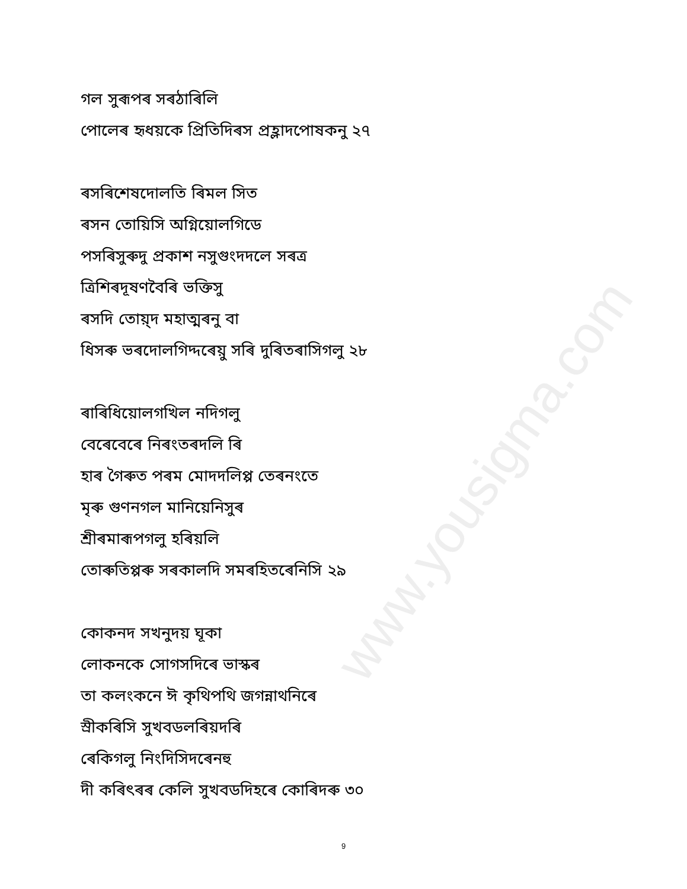www.yousigma.com
গল সুৰূপৰ সৰঠাৰিলি
পোলেৰ হৃধয়কে প্ৰিতিদিৰস প্ৰহ্লাদপোষকনু ২৭
ৰসৰিশেষদোলতি ৰিমল সিত
ৰসন তোয়িসি অগ্নিয়োলগিডে
পসৰিসুৰুদু প্ৰকাশ নসুগুংদদলে সৰত্ৰ
ত্ৰিশিৰদূষণবৈৰি ভক্তিসু
ৰসদি তোয়্দ মহাত্মৰনু বা
ধিসৰু ভৰদোলগিদ্দৰেয়ু সৰি দুৰিতৰাসিগলু ২৮
ৰাৰিধিয়োলগখিল নদিগলু
বেৰেবেৰে নিৰংতৰদলি ৰি
হাৰ গৈৰুত পৰম মোদদলিপ্প তেৰনংতে
মৃৰু গুণনগল মানিয়েনিসুৰ
শ্ৰীৰমাৰূপগলু হৰিয়লি
তোৰুতিপ্পৰু সৰকালদি সমৰহিতৰেনিসি ২৯
কোকনদ সখনুদয় ঘূকা
লোকনকে সোগসদিৰে ভাস্কৰ
তা কলংকনে ঈ কৃথিপথি জগন্নাথনিৰে
স্ৰীকৰিসি সুখবডলৰিয়দৰি
ৰেকিগলু নিংদিসিদৰেনহু
দী কৰিৎৰৰ কেলি সুখবডদিহৰে কোৰিদৰু ৩০
9